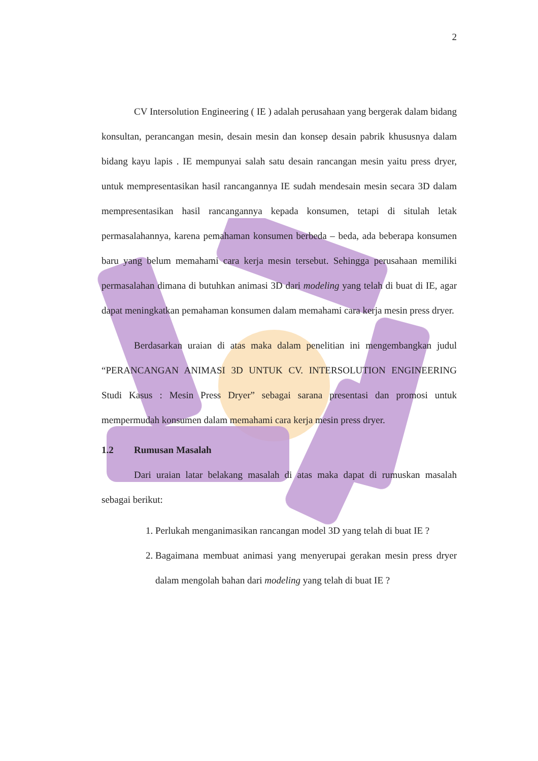2
CV Intersolution Engineering ( IE ) adalah perusahaan yang bergerak dalam bidang konsultan, perancangan mesin, desain mesin dan konsep desain pabrik khususnya dalam bidang kayu lapis . IE mempunyai salah satu desain rancangan mesin yaitu press dryer, untuk mempresentasikan hasil rancangannya IE sudah mendesain mesin secara 3D dalam mempresentasikan hasil rancangannya kepada konsumen, tetapi di situlah letak permasalahannya, karena pemahaman konsumen berbeda – beda, ada beberapa konsumen baru yang belum memahami cara kerja mesin tersebut. Sehingga perusahaan memiliki permasalahan dimana di butuhkan animasi 3D dari modeling yang telah di buat di IE, agar dapat meningkatkan pemahaman konsumen dalam memahami cara kerja mesin press dryer.
Berdasarkan uraian di atas maka dalam penelitian ini mengembangkan judul “PERANCANGAN ANIMASI 3D UNTUK CV. INTERSOLUTION ENGINEERING Studi Kasus : Mesin Press Dryer” sebagai sarana presentasi dan promosi untuk mempermudah konsumen dalam memahami cara kerja mesin press dryer.
1.2 Rumusan Masalah
Dari uraian latar belakang masalah di atas maka dapat di rumuskan masalah sebagai berikut:
1. Perlukah menganimasikan rancangan model 3D yang telah di buat IE ?
2. Bagaimana membuat animasi yang menyerupai gerakan mesin press dryer dalam mengolah bahan dari modeling yang telah di buat IE ?